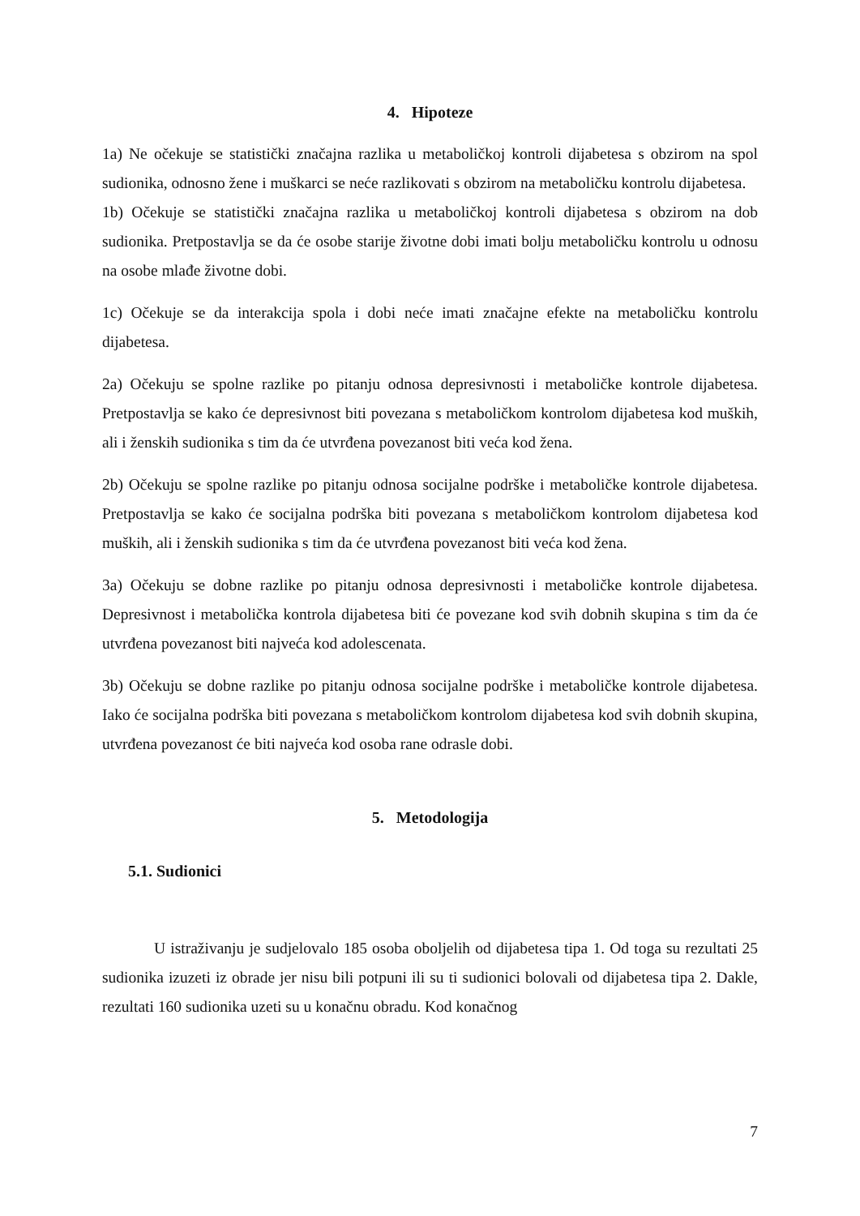4. Hipoteze
1a) Ne očekuje se statistički značajna razlika u metaboličkoj kontroli dijabetesa s obzirom na spol sudionika, odnosno žene i muškarci se neće razlikovati s obzirom na metaboličku kontrolu dijabetesa.
1b) Očekuje se statistički značajna razlika u metaboličkoj kontroli dijabetesa s obzirom na dob sudionika. Pretpostavlja se da će osobe starije životne dobi imati bolju metaboličku kontrolu u odnosu na osobe mlađe životne dobi.
1c) Očekuje se da interakcija spola i dobi neće imati značajne efekte na metaboličku kontrolu dijabetesa.
2a) Očekuju se spolne razlike po pitanju odnosa depresivnosti i metaboličke kontrole dijabetesa. Pretpostavlja se kako će depresivnost biti povezana s metaboličkom kontrolom dijabetesa kod muških, ali i ženskih sudionika s tim da će utvrđena povezanost biti veća kod žena.
2b) Očekuju se spolne razlike po pitanju odnosa socijalne podrške i metaboličke kontrole dijabetesa. Pretpostavlja se kako će socijalna podrška biti povezana s metaboličkom kontrolom dijabetesa kod muških, ali i ženskih sudionika s tim da će utvrđena povezanost biti veća kod žena.
3a) Očekuju se dobne razlike po pitanju odnosa depresivnosti i metaboličke kontrole dijabetesa. Depresivnost i metabolička kontrola dijabetesa biti će povezane kod svih dobnih skupina s tim da će utvrđena povezanost biti najveća kod adolescenata.
3b) Očekuju se dobne razlike po pitanju odnosa socijalne podrške i metaboličke kontrole dijabetesa. Iako će socijalna podrška biti povezana s metaboličkom kontrolom dijabetesa kod svih dobnih skupina, utvrđena povezanost će biti najveća kod osoba rane odrasle dobi.
5. Metodologija
5.1. Sudionici
U istraživanju je sudjelovalo 185 osoba oboljelih od dijabetesa tipa 1. Od toga su rezultati 25 sudionika izuzeti iz obrade jer nisu bili potpuni ili su ti sudionici bolovali od dijabetesa tipa 2. Dakle, rezultati 160 sudionika uzeti su u konačnu obradu. Kod konačnog
7